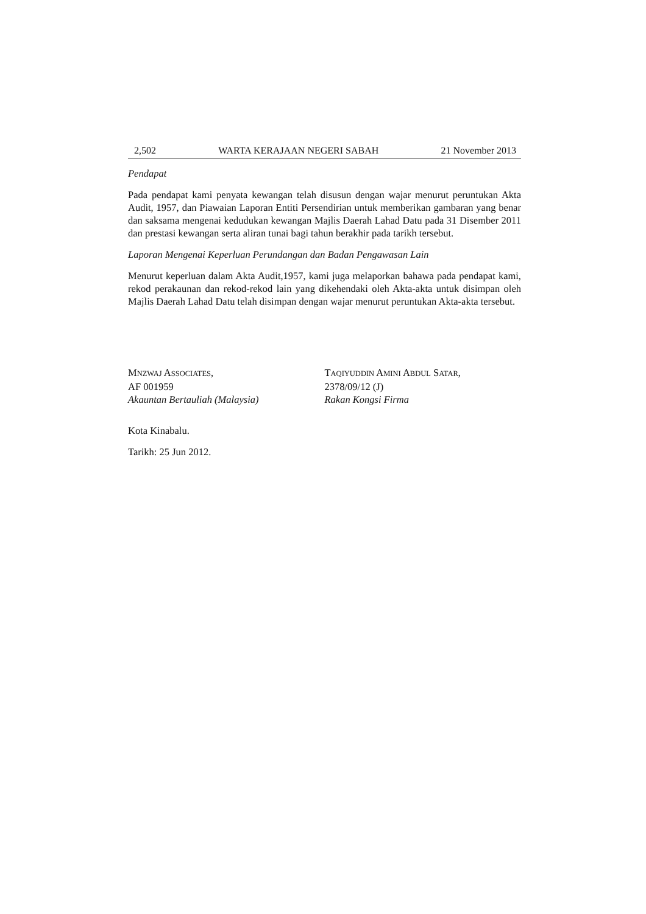2,502 WARTA KERAJAAN NEGERI SABAH 21 November 2013
Pendapat
Pada pendapat kami penyata kewangan telah disusun dengan wajar menurut peruntukan Akta Audit, 1957, dan Piawaian Laporan Entiti Persendirian untuk memberikan gambaran yang benar dan saksama mengenai kedudukan kewangan Majlis Daerah Lahad Datu pada 31 Disember 2011 dan prestasi kewangan serta aliran tunai bagi tahun berakhir pada tarikh tersebut.
Laporan Mengenai Keperluan Perundangan dan Badan Pengawasan Lain
Menurut keperluan dalam Akta Audit,1957, kami juga melaporkan bahawa pada pendapat kami, rekod perakaunan dan rekod-rekod lain yang dikehendaki oleh Akta-akta untuk disimpan oleh Majlis Daerah Lahad Datu telah disimpan dengan wajar menurut peruntukan Akta-akta tersebut.
MNZWAJ ASSOCIATES,
AF 001959
Akauntan Bertauliah (Malaysia)
TAQIYUDDIN AMINI ABDUL SATAR,
2378/09/12 (J)
Rakan Kongsi Firma
Kota Kinabalu.
Tarikh: 25 Jun 2012.